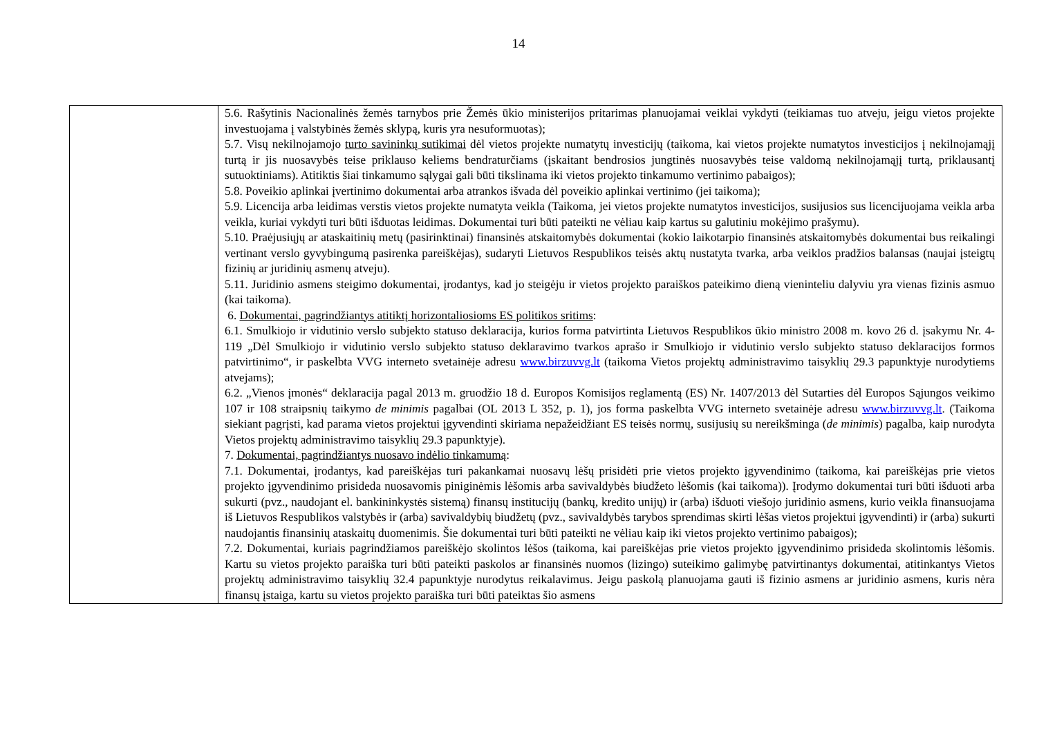14
| | 5.6. Rašytinis Nacionalinės žemės tarnybos prie Žemės ūkio ministerijos pritarimas planuojamai veiklai vykdyti (teikiamas tuo atveju, jeigu vietos projekte investuojama į valstybinės žemės sklypą, kuris yra nesuformuotas); 5.7. Visų nekilnojamojo turto savininkų sutikimai dėl vietos projekte numatytų investicijų (taikoma, kai vietos projekte numatytos investicijos į nekilnojamąjį turtą ir jis nuosavybės teise priklauso keliems bendraturčiams (įskaitant bendrosios jungtinės nuosavybės teise valdomą nekilnojamąjį turtą, priklausantį sutuoktiniams). Atitiktis šiai tinkamumo sąlygai gali būti tikslinama iki vietos projekto tinkamumo vertinimo pabaigos); 5.8. Poveikio aplinkai įvertinimo dokumentai arba atrankos išvada dėl poveikio aplinkai vertinimo (jei taikoma); 5.9. Licencija arba leidimas verstis vietos projekte numatyta veikla (Taikoma, jei vietos projekte numatytos investicijos, susijusios sus licencijuojama veikla arba veikla, kuriai vykdyti turi būti išduotas leidimas. Dokumentai turi būti pateikti ne vėliau kaip kartus su galutiniu mokėjimo prašymu). 5.10. Praėjusiųjų ar ataskaitinių metų (pasirinktinai) finansinės atskaitomybės dokumentai (kokio laikotarpio finansinės atskaitomybės dokumentai bus reikalingi vertinant verslo gyvybingumą pasirenka pareiškėjas), sudaryti Lietuvos Respublikos teisės aktų nustatyta tvarka, arba veiklos pradžios balansas (naujai įsteigtų fizinių ar juridinių asmenų atveju). 5.11. Juridinio asmens steigimo dokumentai, įrodantys, kad jo steigėju ir vietos projekto paraiškos pateikimo dieną vieninteliu dalyviu yra vienas fizinis asmuo (kai taikoma). 6. Dokumentai, pagrindžiantys atitiktį horizontaliosioms ES politikos sritims : 6.1. Smulkiojo ir vidutinio verslo subjekto statuso deklaracija, kurios forma patvirtinta Lietuvos Respublikos ūkio ministro 2008 m. kovo 26 d. įsakymu Nr. 4-119 „Dėl Smulkiojo ir vidutinio verslo subjekto statuso deklaravimo tvarkos aprašo ir Smulkiojo ir vidutinio verslo subjekto statuso deklaracijos formos patvirtinimo“, ir paskelbta VVG interneto svetainėje adresu www.birzuvvg.lt (taikoma Vietos projektų administravimo taisyklių 29.3 papunktyje nurodytiems atvejams); 6.2. „Vienos įmonės“ deklaracija pagal 2013 m. gruodžio 18 d. Europos Komisijos reglamentą (ES) Nr. 1407/2013 dėl Sutarties dėl Europos Sąjungos veikimo 107 ir 108 straipsnių taikymo de minimis pagalbai (OL 2013 L 352, p. 1), jos forma paskelbta VVG interneto svetainėje adresu www.birzuvvg.lt . (Taikoma siekiant pagrįsti, kad parama vietos projektui įgyvendinti skiriama nepažeidžiant ES teisės normų, susijusių su nereikšminga ( de minimis ) pagalba, kaip nurodyta Vietos projektų administravimo taisyklių 29.3 papunktyje). 7. Dokumentai, pagrindžiantys nuosavo indėlio tinkamumą : 7.1. Dokumentai, įrodantys, kad pareiškėjas turi pakankamai nuosavų lėšų prisidėti prie vietos projekto įgyvendinimo (taikoma, kai pareiškėjas prie vietos projekto įgyvendinimo prisideda nuosavomis piniginėmis lėšomis arba savivaldybės biudžeto lėšomis (kai taikoma)). Įrodymo dokumentai turi būti išduoti arba sukurti (pvz., naudojant el. bankininkystės sistemą) finansų institucijų (bankų, kredito unijų) ir (arba) išduoti viešojo juridinio asmens, kurio veikla finansuojama iš Lietuvos Respublikos valstybės ir (arba) savivaldybių biudžetų (pvz., savivaldybės tarybos sprendimas skirti lėšas vietos projektui įgyvendinti) ir (arba) sukurti naudojantis finansinių ataskaitų duomenimis. Šie dokumentai turi būti pateikti ne vėliau kaip iki vietos projekto vertinimo pabaigos); 7.2. Dokumentai, kuriais pagrindžiamos pareiškėjo skolintos lėšos (taikoma, kai pareiškėjas prie vietos projekto įgyvendinimo prisideda skolintomis lėšomis. Kartu su vietos projekto paraiška turi būti pateikti paskolos ar finansinės nuomos (lizingo) suteikimo galimybę patvirtinantys dokumentai, atitinkantys Vietos projektų administravimo taisyklių 32.4 papunktyje nurodytus reikalavimus. Jeigu paskolą planuojama gauti iš fizinio asmens ar juridinio asmens, kuris nėra finansų įstaiga, kartu su vietos projekto paraiška turi būti pateiktas šio asmens |